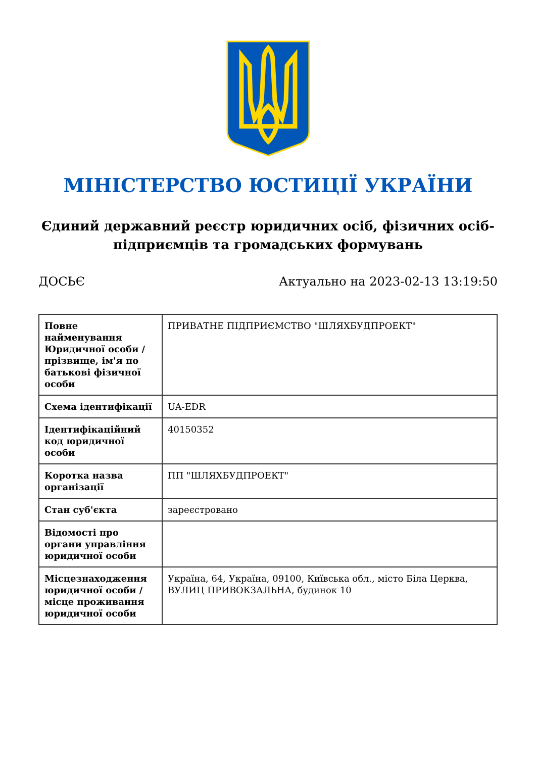МІНІСТЕРСТВО ЮСТИЦІЇ УКРАЇНИ
Єдиний державний реєстр юридичних осіб, фізичних осіб-підприємців та громадських формувань
ДОСЬЄ Актуально на 2023-02-13 13:19:50
| Повне найменування Юридичної особи / прізвище, ім'я по батькові фізичної особи | ПРИВАТНЕ ПІДПРИЄМСТВО "ШЛЯХБУДПРОЕКТ" |
| Схема ідентифікації | UA-EDR |
| Ідентифікаційний код юридичної особи | 40150352 |
| Коротка назва організації | ПП "ШЛЯХБУДПРОЕКТ" |
| Стан суб'єкта | зареєстровано |
| Відомості про органи управління юридичної особи | |
| Місцезнаходження юридичної особи / місце проживання юридичної особи | Україна, 64, Україна, 09100, Київська обл., місто Біла Церква, ВУЛИЦ ПРИВОКЗАЛЬНА, будинок 10 |